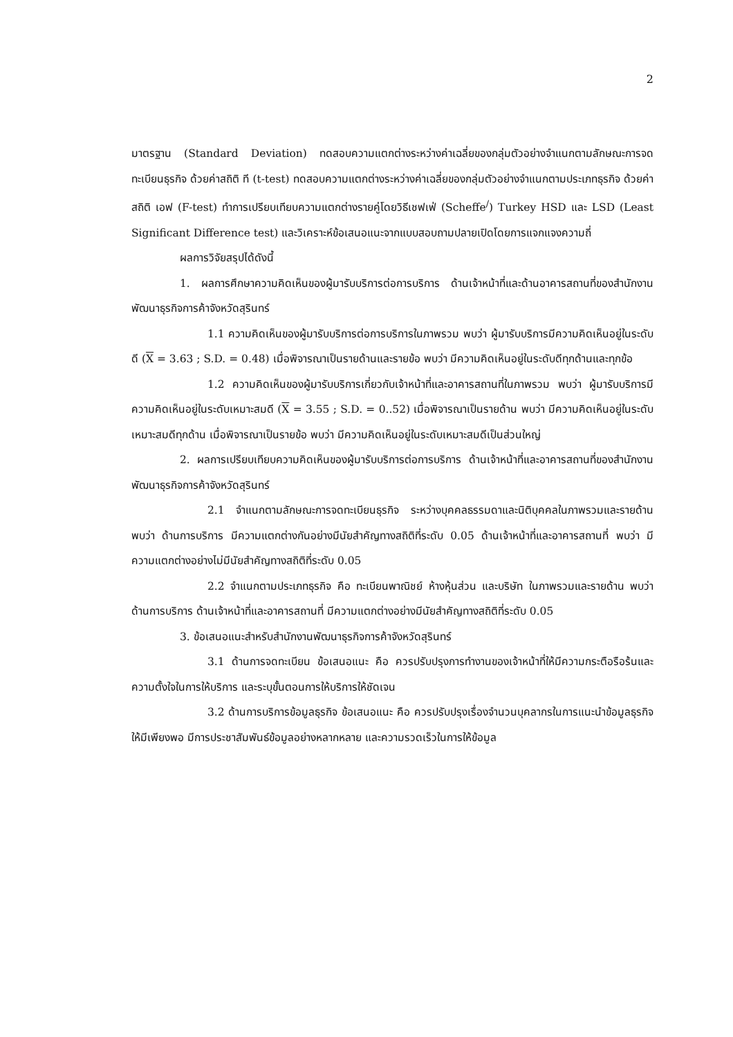2
มาตรฐาน (Standard Deviation) ทดสอบความแตกต่างระหว่างค่าเฉลี่ยของกลุ่มตัวอย่างจำแนกตามลักษณะการจดทะเบียนธุรกิจ ด้วยค่าสถิติ ที (t-test) ทดสอบความแตกต่างระหว่างค่าเฉลี่ยของกลุ่มตัวอย่างจำแนกตามประเภทธุรกิจ ด้วยค่าสถิติ เอฟ (F-test) ทำการเปรียบเทียบความแตกต่างรายคู่โดยวิธีเชฟเฟ่ (Scheffe<sup>/</sup>) Turkey HSD และ LSD (Least Significant Difference test) และวิเคราะห์ข้อเสนอแนะจากแบบสอบถามปลายเปิดโดยการแจกแจงความถี่
ผลการวิจัยสรุปได้ดังนี้
1. ผลการศึกษาความคิดเห็นของผู้มารับบริการต่อการบริการ ด้านเจ้าหน้าที่และด้านอาคารสถานที่ของสำนักงานพัฒนาธุรกิจการค้าจังหวัดสุรินทร์
1.1 ความคิดเห็นของผู้มารับบริการต่อการบริการในภาพรวม พบว่า ผู้มารับบริการมีความคิดเห็นอยู่ในระดับดี (X = 3.63 ; S.D. = 0.48) เมื่อพิจารณาเป็นรายด้านและรายข้อ พบว่า มีความคิดเห็นอยู่ในระดับดีทุกด้านและทุกข้อ
1.2 ความคิดเห็นของผู้มารับบริการเกี่ยวกับเจ้าหน้าที่และอาคารสถานที่ในภาพรวม พบว่า ผู้มารับบริการมีความคิดเห็นอยู่ในระดับเหมาะสมดี (X = 3.55 ; S.D. = 0..52) เมื่อพิจารณาเป็นรายด้าน พบว่า มีความคิดเห็นอยู่ในระดับเหมาะสมดีทุกด้าน เมื่อพิจารณาเป็นรายข้อ พบว่า มีความคิดเห็นอยู่ในระดับเหมาะสมดีเป็นส่วนใหญ่
2. ผลการเปรียบเทียบความคิดเห็นของผู้มารับบริการต่อการบริการ ด้านเจ้าหน้าที่และอาคารสถานที่ของสำนักงานพัฒนาธุรกิจการค้าจังหวัดสุรินทร์
2.1 จำแนกตามลักษณะการจดทะเบียนธุรกิจ ระหว่างบุคคลธรรมดาและนิติบุคคลในภาพรวมและรายด้าน พบว่า ด้านการบริการ มีความแตกต่างกันอย่างมีนัยสำคัญทางสถิติที่ระดับ 0.05 ด้านเจ้าหน้าที่และอาคารสถานที่ พบว่า มีความแตกต่างอย่างไม่มีนัยสำคัญทางสถิติที่ระดับ 0.05
2.2 จำแนกตามประเภทธุรกิจ คือ ทะเบียนพาณิชย์ ห้างหุ้นส่วน และบริษัท ในภาพรวมและรายด้าน พบว่า ด้านการบริการ ด้านเจ้าหน้าที่และอาคารสถานที่ มีความแตกต่างอย่างมีนัยสำคัญทางสถิติที่ระดับ 0.05
3. ข้อเสนอแนะสำหรับสำนักงานพัฒนาธุรกิจการค้าจังหวัดสุรินทร์
3.1 ด้านการจดทะเบียน ข้อเสนอแนะ คือ ควรปรับปรุงการทำงานของเจ้าหน้าที่ให้มีความกระตือรือร้นและความตั้งใจในการให้บริการ และระบุขั้นตอนการให้บริการให้ชัดเจน
3.2 ด้านการบริการข้อมูลธุรกิจ ข้อเสนอแนะ คือ ควรปรับปรุงเรื่องจำนวนบุคลากรในการแนะนำข้อมูลธุรกิจให้มีเพียงพอ มีการประชาสัมพันธ์ข้อมูลอย่างหลากหลาย และความรวดเร็วในการให้ข้อมูล